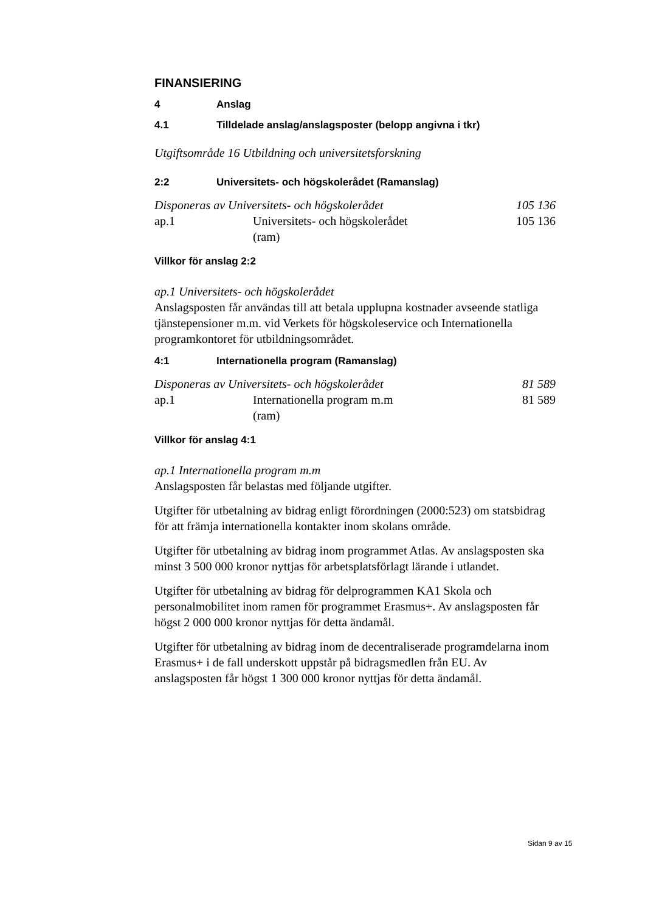FINANSIERING
4 Anslag
4.1 Tilldelade anslag/anslagsposter (belopp angivna i tkr)
Utgiftsområde 16 Utbildning och universitetsforskning
2:2 Universitets- och högskolerådet (Ramanslag)
| Disponeras av Universitets- och högskolerådet | | 105 136 |
| ap.1 | Universitets- och högskolerådet (ram) | 105 136 |
Villkor för anslag 2:2
ap.1 Universitets- och högskolerådet
Anslagsposten får användas till att betala upplupna kostnader avseende statliga tjänstepensioner m.m. vid Verkets för högskoleservice och Internationella programkontoret för utbildningsområdet.
4:1 Internationella program (Ramanslag)
| Disponeras av Universitets- och högskolerådet | | 81 589 |
| ap.1 | Internationella program m.m (ram) | 81 589 |
Villkor för anslag 4:1
ap.1 Internationella program m.m
Anslagsposten får belastas med följande utgifter.
Utgifter för utbetalning av bidrag enligt förordningen (2000:523) om statsbidrag för att främja internationella kontakter inom skolans område.
Utgifter för utbetalning av bidrag inom programmet Atlas. Av anslagsposten ska minst 3 500 000 kronor nyttjas för arbetsplatsförlagt lärande i utlandet.
Utgifter för utbetalning av bidrag för delprogrammen KA1 Skola och personalmobilitet inom ramen för programmet Erasmus+. Av anslagsposten får högst 2 000 000 kronor nyttjas för detta ändamål.
Utgifter för utbetalning av bidrag inom de decentraliserade programdelarna inom Erasmus+ i de fall underskott uppstår på bidragsmedlen från EU. Av anslagsposten får högst 1 300 000 kronor nyttjas för detta ändamål.
Sidan 9 av 15